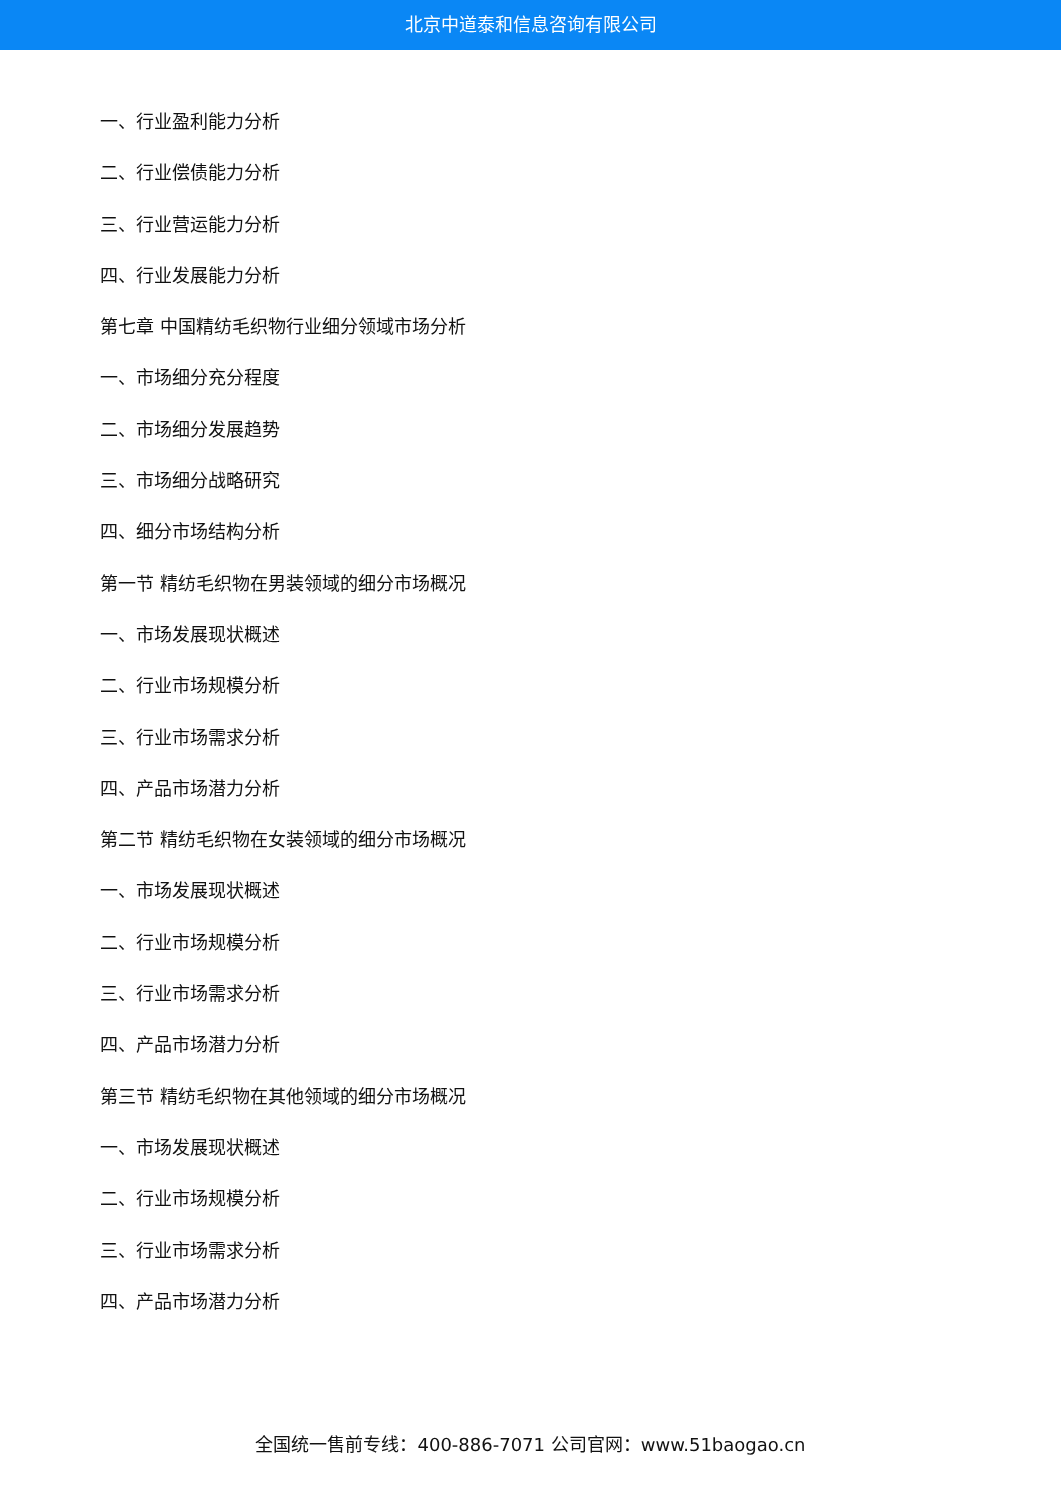北京中道泰和信息咨询有限公司
一、行业盈利能力分析
二、行业偿债能力分析
三、行业营运能力分析
四、行业发展能力分析
第七章 中国精纺毛织物行业细分领域市场分析
一、市场细分充分程度
二、市场细分发展趋势
三、市场细分战略研究
四、细分市场结构分析
第一节 精纺毛织物在男装领域的细分市场概况
一、市场发展现状概述
二、行业市场规模分析
三、行业市场需求分析
四、产品市场潜力分析
第二节 精纺毛织物在女装领域的细分市场概况
一、市场发展现状概述
二、行业市场规模分析
三、行业市场需求分析
四、产品市场潜力分析
第三节 精纺毛织物在其他领域的细分市场概况
一、市场发展现状概述
二、行业市场规模分析
三、行业市场需求分析
四、产品市场潜力分析
全国统一售前专线：400-886-7071 公司官网：www.51baogao.cn